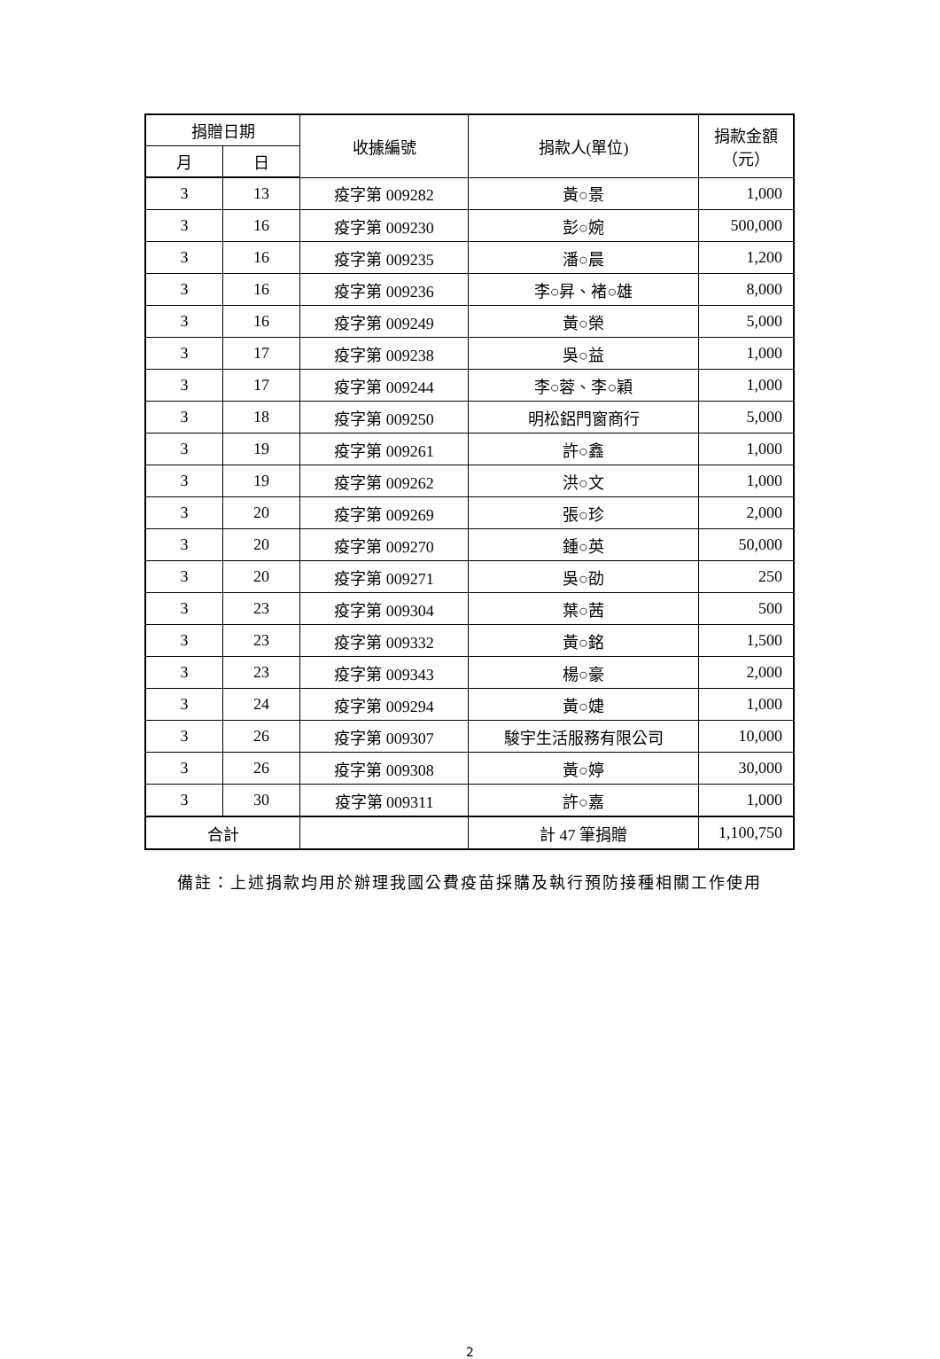| 捐贈日期 | | 收據編號 | 捐款人(單位) | 捐款金額 （元） |
| --- | --- | --- | --- | --- |
| 月 | 日 | | | |
| 3 | 13 | 疫字第 009282 | 黃○景 | 1,000 |
| 3 | 16 | 疫字第 009230 | 彭○婉 | 500,000 |
| 3 | 16 | 疫字第 009235 | 潘○晨 | 1,200 |
| 3 | 16 | 疫字第 009236 | 李○昇、褚○雄 | 8,000 |
| 3 | 16 | 疫字第 009249 | 黃○榮 | 5,000 |
| 3 | 17 | 疫字第 009238 | 吳○益 | 1,000 |
| 3 | 17 | 疫字第 009244 | 李○蓉、李○穎 | 1,000 |
| 3 | 18 | 疫字第 009250 | 明松鋁門窗商行 | 5,000 |
| 3 | 19 | 疫字第 009261 | 許○鑫 | 1,000 |
| 3 | 19 | 疫字第 009262 | 洪○文 | 1,000 |
| 3 | 20 | 疫字第 009269 | 張○珍 | 2,000 |
| 3 | 20 | 疫字第 009270 | 鍾○英 | 50,000 |
| 3 | 20 | 疫字第 009271 | 吳○劭 | 250 |
| 3 | 23 | 疫字第 009304 | 葉○茜 | 500 |
| 3 | 23 | 疫字第 009332 | 黃○銘 | 1,500 |
| 3 | 23 | 疫字第 009343 | 楊○豪 | 2,000 |
| 3 | 24 | 疫字第 009294 | 黃○婕 | 1,000 |
| 3 | 26 | 疫字第 009307 | 駿宇生活服務有限公司 | 10,000 |
| 3 | 26 | 疫字第 009308 | 黃○婷 | 30,000 |
| 3 | 30 | 疫字第 009311 | 許○嘉 | 1,000 |
| 合計 | | | 計 47 筆捐贈 | 1,100,750 |
備註：上述捐款均用於辦理我國公費疫苗採購及執行預防接種相關工作使用
2